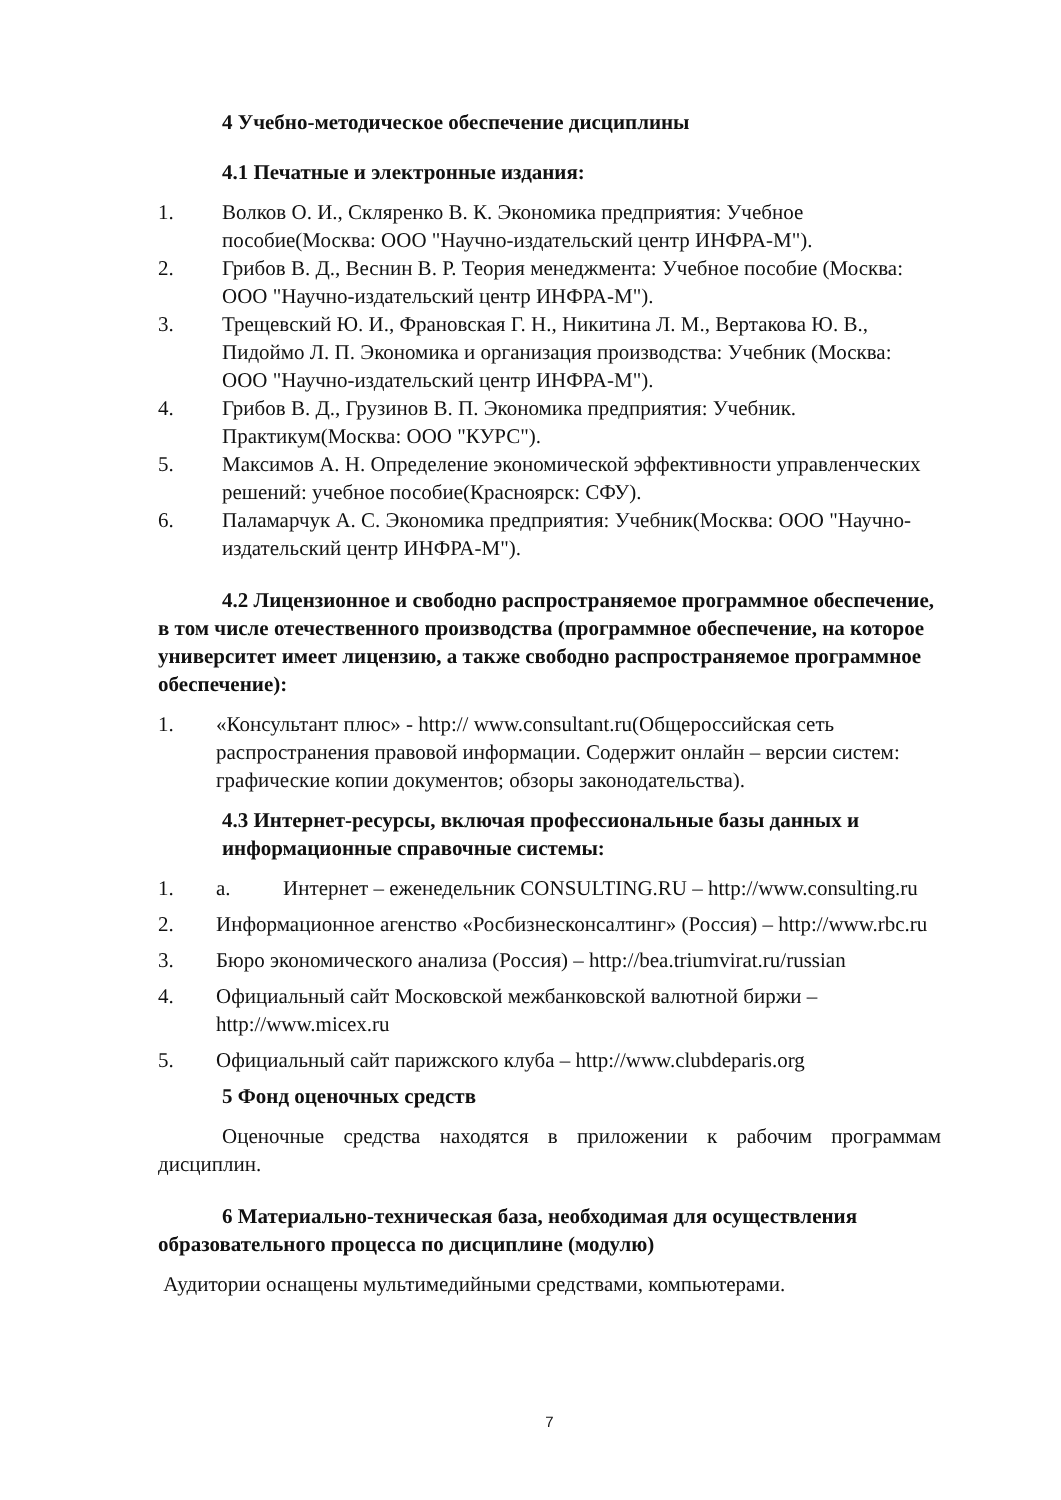4 Учебно-методическое обеспечение дисциплины
4.1 Печатные и электронные издания:
1. Волков О. И., Скляренко В. К. Экономика предприятия: Учебное пособие(Москва: ООО "Научно-издательский центр ИНФРА-М").
2. Грибов В. Д., Веснин В. Р. Теория менеджмента: Учебное пособие (Москва: ООО "Научно-издательский центр ИНФРА-М").
3. Трещевский Ю. И., Франовская Г. Н., Никитина Л. М., Вертакова Ю. В., Пидоймо Л. П. Экономика и организация производства: Учебник (Москва: ООО "Научно-издательский центр ИНФРА-М").
4. Грибов В. Д., Грузинов В. П. Экономика предприятия: Учебник. Практикум(Москва: ООО "КУРС").
5. Максимов А. Н. Определение экономической эффективности управленческих решений: учебное пособие(Красноярск: СФУ).
6. Паламарчук А. С. Экономика предприятия: Учебник(Москва: ООО "Научно-издательский центр ИНФРА-М").
4.2 Лицензионное и свободно распространяемое программное обеспечение, в том числе отечественного производства (программное обеспечение, на которое университет имеет лицензию, а также свободно распространяемое программное обеспечение):
1. «Консультант плюс» - http:// www.consultant.ru(Общероссийская сеть распространения правовой информации. Содержит онлайн – версии систем: графические копии документов; обзоры законодательства).
4.3 Интернет-ресурсы, включая профессиональные базы данных и информационные справочные системы:
1. а. Интернет – еженедельник CONSULTING.RU – http://www.consulting.ru
2. Информационное агенство «Росбизнесконсалтинг» (Россия) – http://www.rbc.ru
3. Бюро экономического анализа (Россия) – http://bea.triumvirat.ru/russian
4. Официальный сайт Московской межбанковской валютной биржи – http://www.micex.ru
5. Официальный сайт парижского клуба – http://www.clubdeparis.org
5 Фонд оценочных средств
Оценочные средства находятся в приложении к рабочим программам дисциплин.
6 Материально-техническая база, необходимая для осуществления образовательного процесса по дисциплине (модулю)
Аудитории оснащены мультимедийными средствами, компьютерами.
7